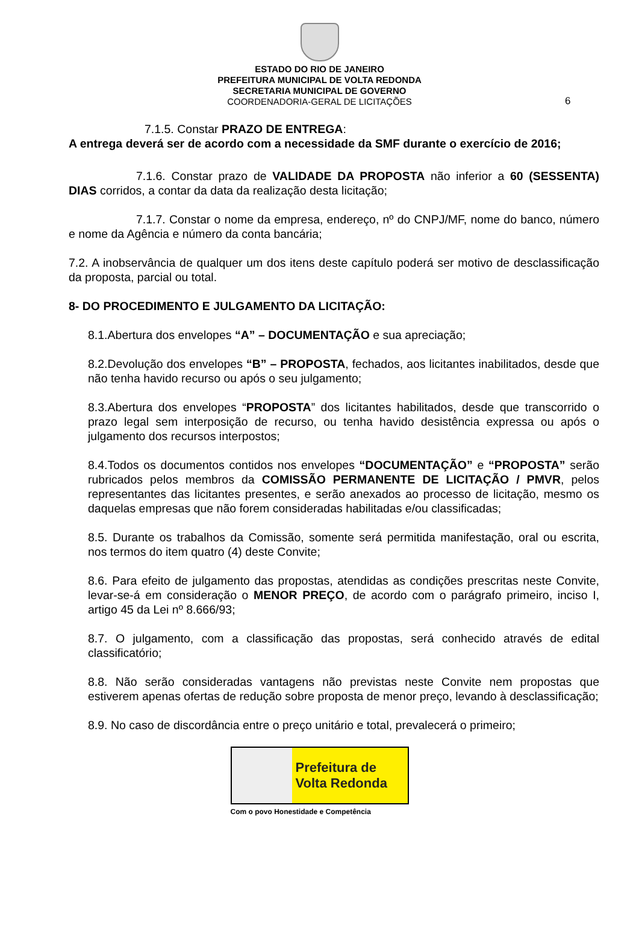ESTADO DO RIO DE JANEIRO
PREFEITURA MUNICIPAL DE VOLTA REDONDA
SECRETARIA MUNICIPAL DE GOVERNO
COORDENADORIA-GERAL DE LICITAÇÕES
6
7.1.5. Constar PRAZO DE ENTREGA:
A entrega deverá ser de acordo com a necessidade da SMF durante o exercício de 2016;
7.1.6. Constar prazo de VALIDADE DA PROPOSTA não inferior a 60 (SESSENTA) DIAS corridos, a contar da data da realização desta licitação;
7.1.7. Constar o nome da empresa, endereço, nº do CNPJ/MF, nome do banco, número e nome da Agência e número da conta bancária;
7.2. A inobservância de qualquer um dos itens deste capítulo poderá ser motivo de desclassificação da proposta, parcial ou total.
8- DO PROCEDIMENTO E JULGAMENTO DA LICITAÇÃO:
8.1.Abertura dos envelopes “A” – DOCUMENTAÇÃO e sua apreciação;
8.2.Devolução dos envelopes “B” – PROPOSTA, fechados, aos licitantes inabilitados, desde que não tenha havido recurso ou após o seu julgamento;
8.3.Abertura dos envelopes “PROPOSTA” dos licitantes habilitados, desde que transcorrido o prazo legal sem interposição de recurso, ou tenha havido desistência expressa ou após o julgamento dos recursos interpostos;
8.4.Todos os documentos contidos nos envelopes “DOCUMENTAÇÃO” e “PROPOSTA” serão rubricados pelos membros da COMISSÃO PERMANENTE DE LICITAÇÃO / PMVR, pelos representantes das licitantes presentes, e serão anexados ao processo de licitação, mesmo os daquelas empresas que não forem consideradas habilitadas e/ou classificadas;
8.5. Durante os trabalhos da Comissão, somente será permitida manifestação, oral ou escrita, nos termos do item quatro (4) deste Convite;
8.6. Para efeito de julgamento das propostas, atendidas as condições prescritas neste Convite, levar-se-á em consideração o MENOR PREÇO, de acordo com o parágrafo primeiro, inciso I, artigo 45 da Lei nº 8.666/93;
8.7. O julgamento, com a classificação das propostas, será conhecido através de edital classificatório;
8.8. Não serão consideradas vantagens não previstas neste Convite nem propostas que estiverem apenas ofertas de redução sobre proposta de menor preço, levando à desclassificação;
8.9. No caso de discordância entre o preço unitário e total, prevalecerá o primeiro;
Prefeitura de
Volta Redonda
Com o povo Honestidade e Competência